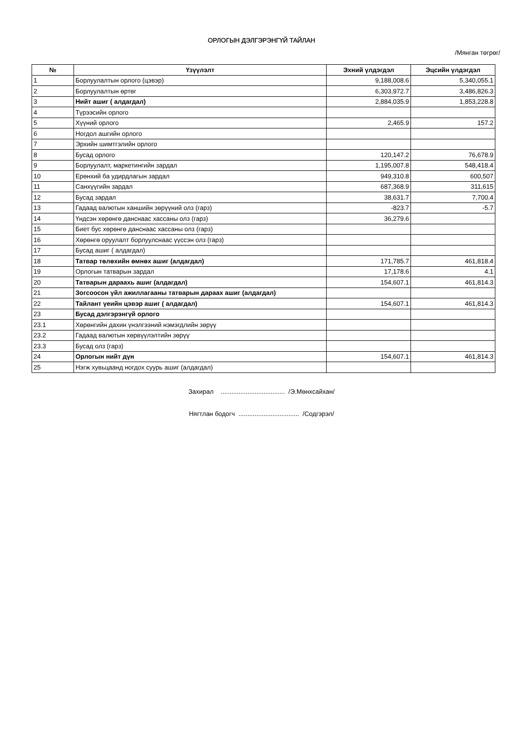ОРЛОГЫН ДЭЛГЭРЭНГҮЙ ТАЙЛАН
/Мянган төгрөг/
| № | Үзүүлэлт | Эхний үлдэгдэл | Эцсийн үлдэгдэл |
| --- | --- | --- | --- |
| 1 | Борлуулалтын орлого (цэвэр) | 9,188,008.6 | 5,340,055.1 |
| 2 | Борлуулалтын өртөг | 6,303,972.7 | 3,486,826.3 |
| 3 | Нийт ашиг ( алдагдал) | 2,884,035.9 | 1,853,228.8 |
| 4 | Түрээсийн орлого | | |
| 5 | Хүүний орлого | 2,465.9 | 157.2 |
| 6 | Ногдол ашгийн орлого | | |
| 7 | Эрхийн шимтгэлийн орлого | | |
| 8 | Бусад орлого | 120,147.2 | 76,678.9 |
| 9 | Борлуулалт, маркетингийн зардал | 1,195,007.8 | 548,418.4 |
| 10 | Ерөнхий ба удирдлагын зардал | 949,310.8 | 600,507 |
| 11 | Санхүүгийн зардал | 687,368.9 | 311,615 |
| 12 | Бусад зардал | 38,631.7 | 7,700.4 |
| 13 | Гадаад валютын ханшийн зөрүүний олз (гарз) | -823.7 | -5.7 |
| 14 | Үндсэн хөрөнгө данснаас хассаны олз (гарз) | 36,279.6 | |
| 15 | Биет бус хөрөнгө данснаас хассаны олз (гарз) | | |
| 16 | Хөрөнгө оруулалт борлуулснаас үүссэн олз (гарз) | | |
| 17 | Бусад ашиг ( алдагдал) | | |
| 18 | Татвар төлөхийн өмнөх ашиг (алдагдал) | 171,785.7 | 461,818.4 |
| 19 | Орлогын татварын зардал | 17,178.6 | 4.1 |
| 20 | Татварын дараахь ашиг (алдагдал) | 154,607.1 | 461,814.3 |
| 21 | Зогсоосон үйл ажиллагааны татварын дараах ашиг (алдагдал) | | |
| 22 | Тайлант үеийн цэвэр ашиг ( алдагдал) | 154,607.1 | 461,814.3 |
| 23 | Бусад дэлгэрэнгүй орлого | | |
| 23.1 | Хөрөнгийн дахин үнэлгээний нэмэгдлийн зөрүү | | |
| 23.2 | Гадаад валютын хөрвүүлэлтийн зөрүү | | |
| 23.3 | Бусад олз (гарз) | | |
| 24 | Орлогын нийт дүн | 154,607.1 | 461,814.3 |
| 25 | Нэгж хувьцаанд ногдох суурь ашиг (алдагдал) | | |
Захирал .................................... /Э.Мөнхсайхан/
Нягтлан бодогч .................................. /Содгэрэл/